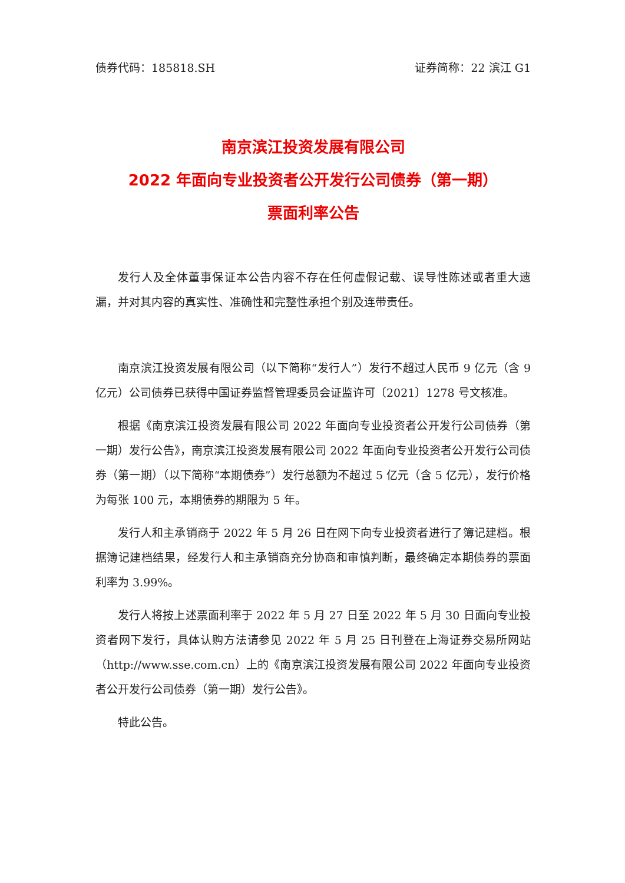债券代码：185818.SH 证券简称：22 滨江 G1
南京滨江投资发展有限公司
2022 年面向专业投资者公开发行公司债券（第一期）
票面利率公告
发行人及全体董事保证本公告内容不存在任何虚假记载、误导性陈述或者重大遗漏，并对其内容的真实性、准确性和完整性承担个别及连带责任。
南京滨江投资发展有限公司（以下简称“发行人”）发行不超过人民币 9 亿元（含 9 亿元）公司债券已获得中国证券监督管理委员会证监许可〔2021〕1278 号文核准。
根据《南京滨江投资发展有限公司 2022 年面向专业投资者公开发行公司债券（第一期）发行公告》，南京滨江投资发展有限公司 2022 年面向专业投资者公开发行公司债券（第一期）（以下简称“本期债券”）发行总额为不超过 5 亿元（含 5 亿元），发行价格为每张 100 元，本期债券的期限为 5 年。
发行人和主承销商于 2022 年 5 月 26 日在网下向专业投资者进行了簿记建档。根据簿记建档结果，经发行人和主承销商充分协商和审慎判断，最终确定本期债券的票面利率为 3.99%。
发行人将按上述票面利率于 2022 年 5 月 27 日至 2022 年 5 月 30 日面向专业投资者网下发行，具体认购方法请参见 2022 年 5 月 25 日刊登在上海证券交易所网站（http://www.sse.com.cn）上的《南京滨江投资发展有限公司 2022 年面向专业投资者公开发行公司债券（第一期）发行公告》。
特此公告。